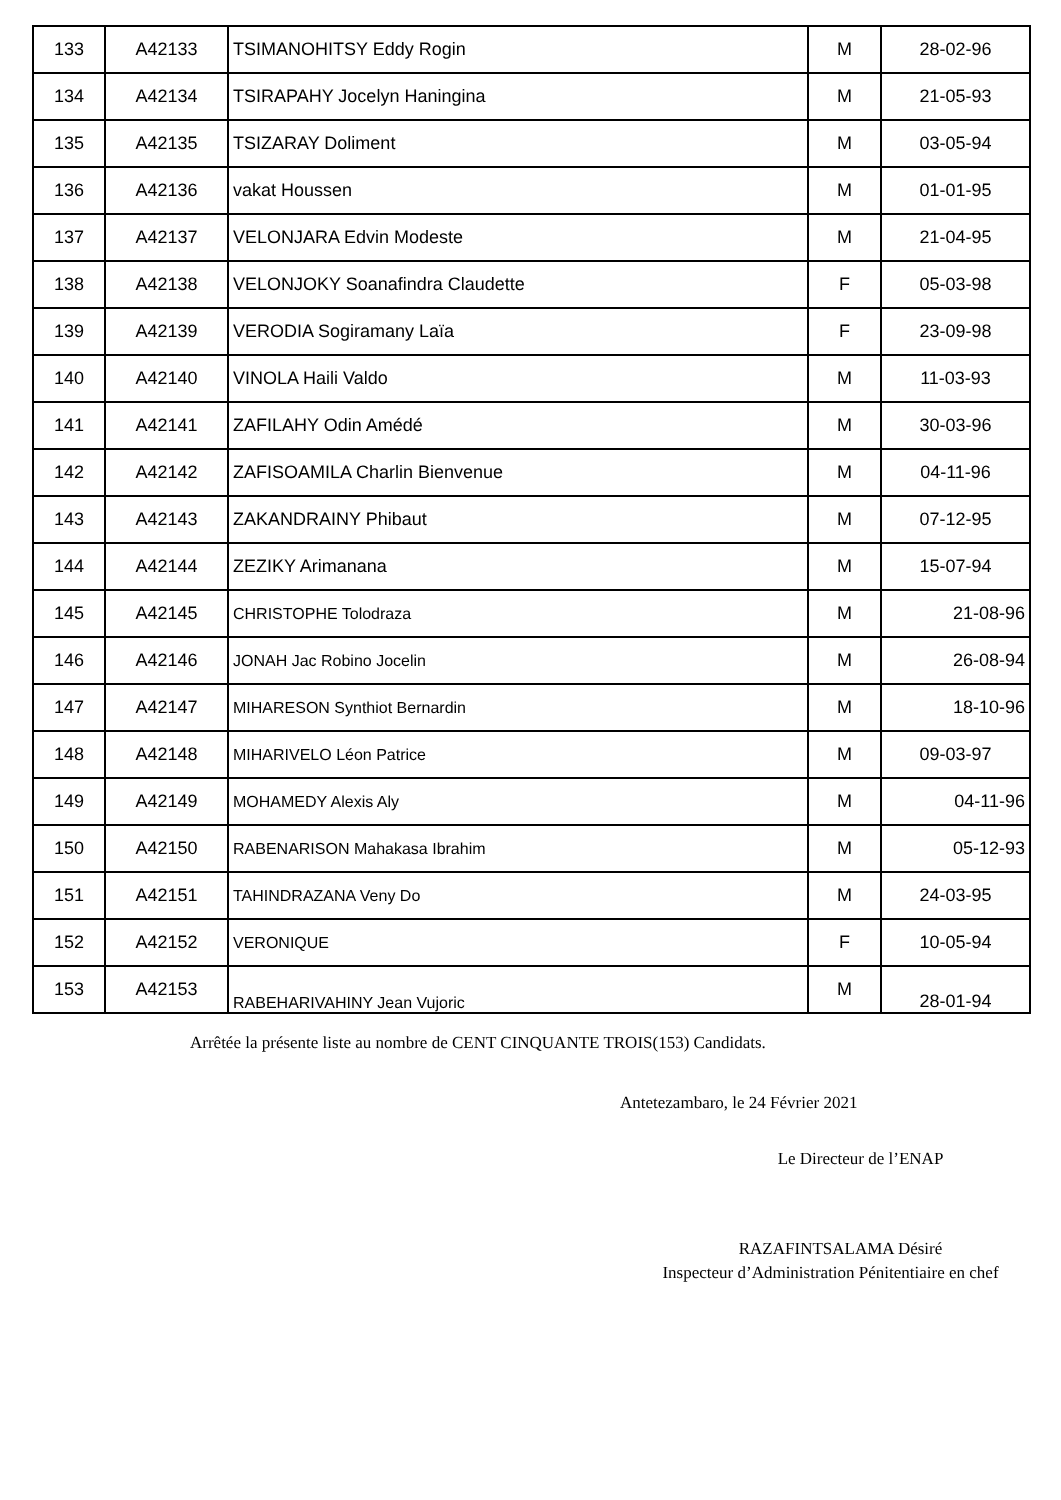| 133 | A42133 | TSIMANOHITSY Eddy Rogin | M | 28-02-96 |
| 134 | A42134 | TSIRAPAHY Jocelyn Haningina | M | 21-05-93 |
| 135 | A42135 | TSIZARAY Doliment | M | 03-05-94 |
| 136 | A42136 | vakat Houssen | M | 01-01-95 |
| 137 | A42137 | VELONJARA Edvin Modeste | M | 21-04-95 |
| 138 | A42138 | VELONJOKY Soanafindra Claudette | F | 05-03-98 |
| 139 | A42139 | VERODIA Sogiramany Laïa | F | 23-09-98 |
| 140 | A42140 | VINOLA Haili Valdo | M | 11-03-93 |
| 141 | A42141 | ZAFILAHY Odin Amédé | M | 30-03-96 |
| 142 | A42142 | ZAFISOAMILA Charlin Bienvenue | M | 04-11-96 |
| 143 | A42143 | ZAKANDRAINY Phibaut | M | 07-12-95 |
| 144 | A42144 | ZEZIKY Arimanana | M | 15-07-94 |
| 145 | A42145 | CHRISTOPHE Tolodraza | M | 21-08-96 |
| 146 | A42146 | JONAH Jac Robino Jocelin | M | 26-08-94 |
| 147 | A42147 | MIHARESON Synthiot Bernardin | M | 18-10-96 |
| 148 | A42148 | MIHARIVELO Léon Patrice | M | 09-03-97 |
| 149 | A42149 | MOHAMEDY Alexis Aly | M | 04-11-96 |
| 150 | A42150 | RABENARISON Mahakasa Ibrahim | M | 05-12-93 |
| 151 | A42151 | TAHINDRAZANA Veny Do | M | 24-03-95 |
| 152 | A42152 | VERONIQUE | F | 10-05-94 |
| 153 | A42153 | RABEHARIVAHINY Jean Vujoric | M | 28-01-94 |
Arrêtée la présente liste au nombre de CENT CINQUANTE TROIS(153) Candidats.
Antetezambaro, le 24 Février 2021
Le Directeur de l’ENAP
RAZAFINTSALAMA Désiré
Inspecteur d’Administration Pénitentiaire en chef